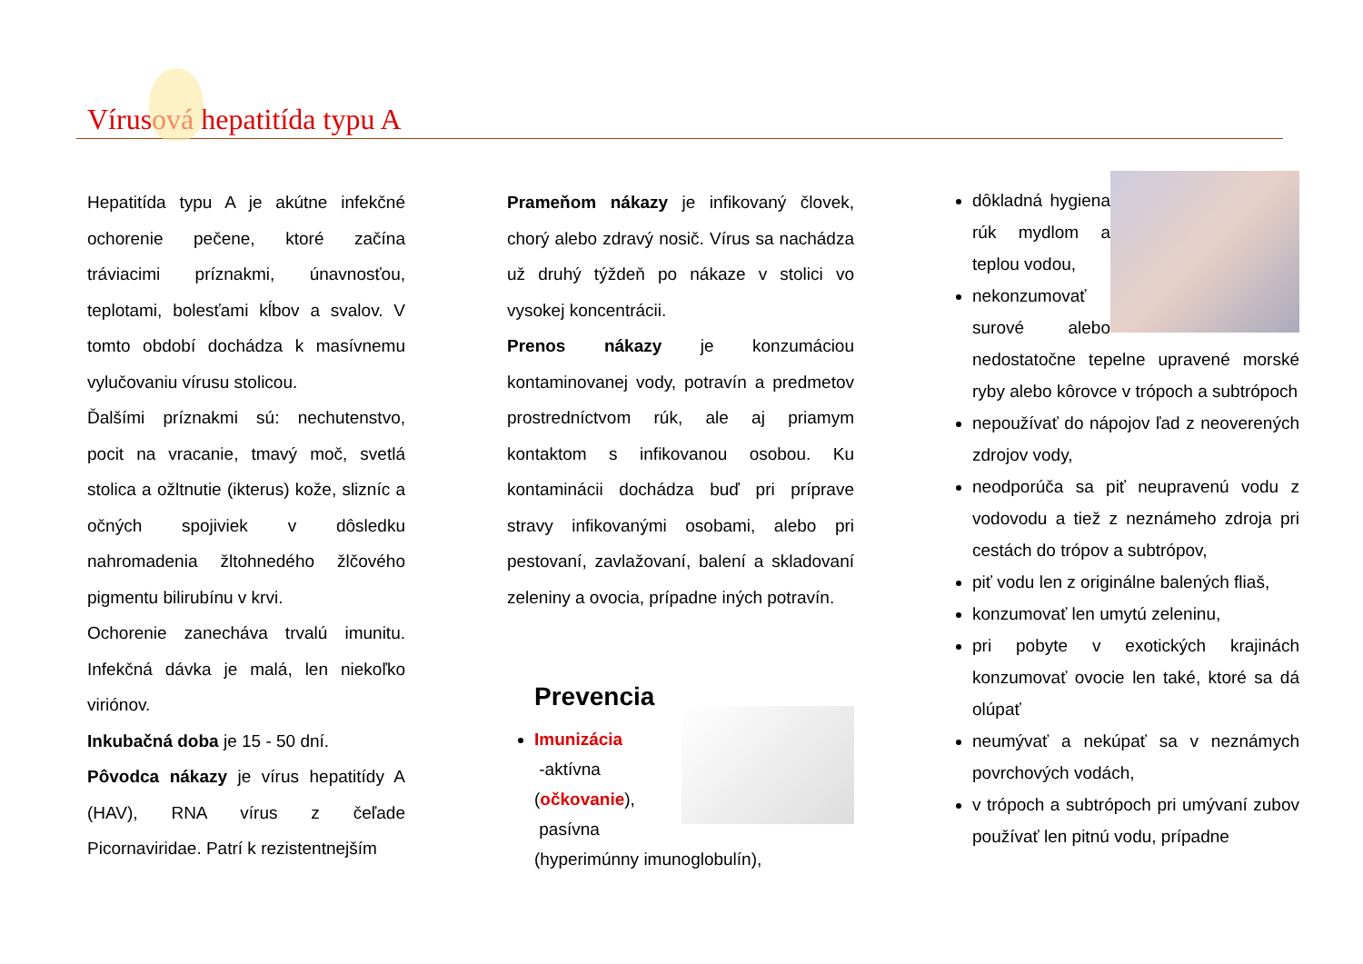Vírusová hepatitída typu A
Hepatitída typu A je akútne infekčné ochorenie pečene, ktoré začína tráviacimi príznakmi, únavnosťou, teplotami, bolesťami kĺbov a svalov. V tomto období dochádza k masívnemu vylučovaniu vírusu stolicou.
Ďalšími príznakmi sú: nechutenstvo, pocit na vracanie, tmavý moč, svetlá stolica a ožltnutie (ikterus) kože, slizníc a očných spojiviek v dôsledku nahromadenia žltohnedého žlčového pigmentu bilirubínu v krvi.
Ochorenie zanecháva trvalú imunitu. Infekčná dávka je malá, len niekoľko viriónov.
Inkubačná doba je 15 - 50 dní.
Pôvodca nákazy je vírus hepatitídy A (HAV), RNA vírus z čeľade Picornaviridae. Patrí k rezistentnejším
Prameňom nákazy je infikovaný človek, chorý alebo zdravý nosič. Vírus sa nachádza už druhý týždeň po nákaze v stolici vo vysokej koncentrácii.
Prenos nákazy je konzumáciou kontaminovanej vody, potravín a predmetov prostredníctvom rúk, ale aj priamym kontaktom s infikovanou osobou. Ku kontaminácii dochádza buď pri príprave stravy infikovanými osobami, alebo pri pestovaní, zavlažovaní, balení a skladovaní zeleniny a ovocia, prípadne iných potravín.
Prevencia
Imunizácia
-aktívna
(očkovanie),
pasívna
(hyperimúnny imunoglobulín),
dôkladná hygiena rúk mydlom a teplou vodou,
nekonzumovať surové alebo nedostatočne tepelne upravené morské ryby alebo kôrovce v trópoch a subtrópoch
nepoužívať do nápojov ľad z neoverených zdrojov vody,
neodporúča sa piť neupravenú vodu z vodovodu a tiež z neznámeho zdroja pri cestách do trópov a subtrópov,
piť vodu len z originálne balených fliaš,
konzumovať len umytú zeleninu,
pri pobyte v exotických krajinách konzumovať ovocie len také, ktoré sa dá olúpať
neumývať a nekúpať sa v neznámych povrchových vodách,
v trópoch a subtrópoch pri umývaní zubov používať len pitnú vodu, prípadne